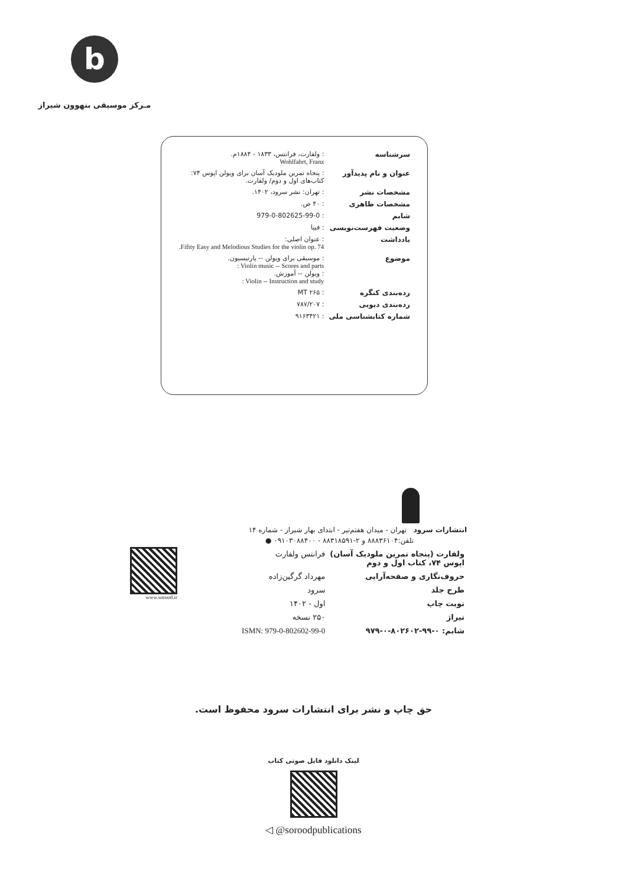b
مـرکز موسیقی بتهوون شیراز
| سرشناسه | : ولفارت، فرانتس، ۱۸۳۳ - ۱۸۸۴م. Wohlfahrt, Franz |
| عنوان و نام پدیدآور | : پنجاه تمرین ملودیک آسان برای ویولن اپوس ۷۴: کتاب‌های اول و دوم/ ولفارت. |
| مشخصات نشر | : تهران: نشر سرود، ۱۴۰۲. |
| مشخصات ظاهری | : ۴۰ ص. |
| شابم | : 979-0-802625-99-0 |
| وضعیت فهرست‌نویسی | : فیپا |
| یادداشت | : عنوان اصلی: Fifity Easy and Melodious Studies for the violin op. 74. |
| موضوع | : موسیقی برای ویولن -- پارتیسیون. Violin music -- Scores and parts : : ویولن -- آموزش. Violin -- Instruction and study : |
| رده‌بندی کنگره | : MT ۲۶۵ |
| رده‌بندی دیویی | : ۷۸۷/۲۰۷ |
| شماره کتابشناسی ملی | : ۹۱۶۳۴۲۱ |
انتشارات سرود تهران - میدان هفتم‌تیر - ابتدای بهار شیراز - شماره ۱۴
تلفن:۸۸۸۳۶۱۰۴ و ۲-۸۸۳۱۸۵۹۱ - ۰۹۱۰۳۰۸۸۴۰۰ ●
| ولفارت (پنجاه تمرین ملودیک آسان) اپوس ۷۴، کتاب اول و دوم | فرانتس ولفارت |
| حروف‌نگاری و صفحه‌آرایی | مهرداد گرگین‌زاده |
| طرح جلد | سرود |
| نوبت چاپ | اول - ۱۴۰۲ |
| تیراژ | ۲۵۰ نسخه |
| شابم: ۰-۹۹-۸۰۲۶۰۲-۰-۹۷۹ | ISMN: 979-0-802602-99-0 |
www.sorood.ir
حق چاپ و نشر برای انتشارات سرود محفوظ است.
لینک دانلود فایل صوتی کتاب
◁ @soroodpublications